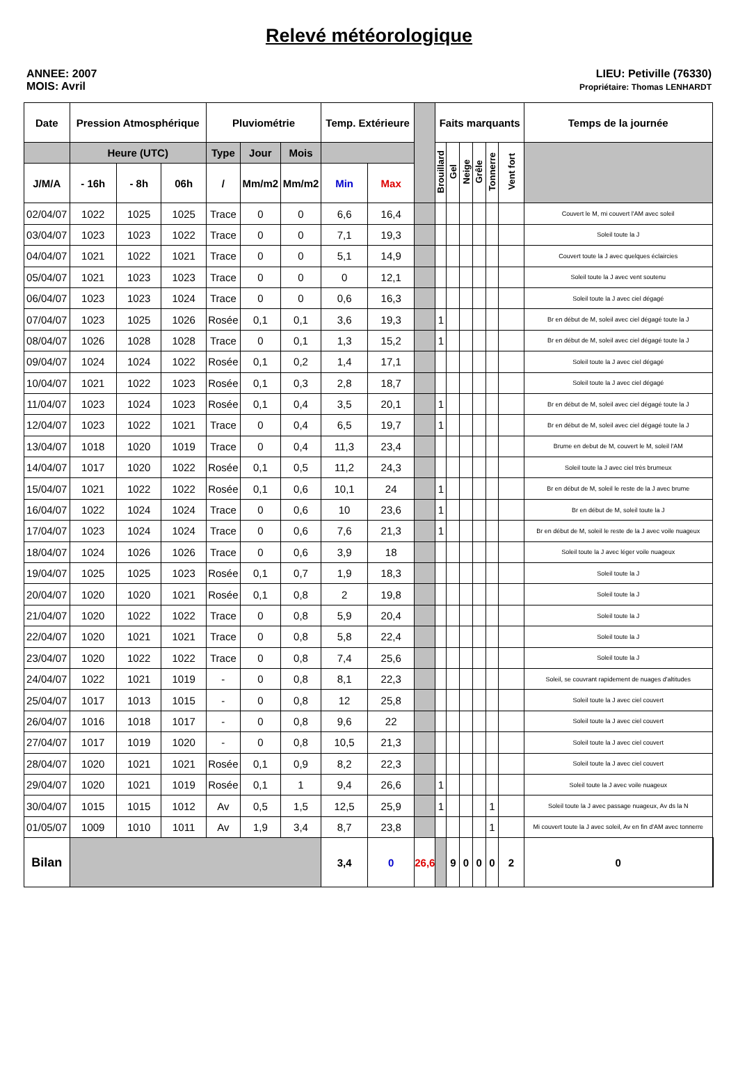Relevé météorologique
ANNEE: 2007
MOIS: Avril
LIEU: Petiville (76330)
Propriétaire: Thomas LENHARDT
| Date | Pression Atmosphérique | | | Pluviométrie | | | Temp. Extérieure | | | Faits marquants | | | | | | Temps de la journée | |
| --- | --- | --- | --- | --- | --- | --- | --- | --- | --- | --- | --- | --- | --- | --- | --- | --- | --- |
| | Heure (UTC) | | | Type | Jour | Mois | | | | Brouillard | Gel | Neige | Grêle | Tonnerre | Vent fort | | |
| J/M/A | - 16h | - 8h | 06h | / | Mm/m2 | Mm/m2 | Min | Max | | | | | | | | | |
| 02/04/07 | 1022 | 1025 | 1025 | Trace | 0 | 0 | 6,6 | 16,4 | | | | | | | | Couvert le M, mi couvert l'AM avec soleil | |
| 03/04/07 | 1023 | 1023 | 1022 | Trace | 0 | 0 | 7,1 | 19,3 | | | | | | | | Soleil toute la J | |
| 04/04/07 | 1021 | 1022 | 1021 | Trace | 0 | 0 | 5,1 | 14,9 | | | | | | | | Couvert toute la J avec quelques éclaircies | |
| 05/04/07 | 1021 | 1023 | 1023 | Trace | 0 | 0 | 0 | 12,1 | | | | | | | | Soleil toute la J avec vent soutenu | |
| 06/04/07 | 1023 | 1023 | 1024 | Trace | 0 | 0 | 0,6 | 16,3 | | | | | | | | Soleil toute la J avec ciel dégagé | |
| 07/04/07 | 1023 | 1025 | 1026 | Rosée | 0,1 | 0,1 | 3,6 | 19,3 | | 1 | | | | | | Br en début de M, soleil avec ciel dégagé toute la J | |
| 08/04/07 | 1026 | 1028 | 1028 | Trace | 0 | 0,1 | 1,3 | 15,2 | | 1 | | | | | | Br en début de M, soleil avec ciel dégagé toute la J | |
| 09/04/07 | 1024 | 1024 | 1022 | Rosée | 0,1 | 0,2 | 1,4 | 17,1 | | | | | | | | Soleil toute la J avec ciel dégagé | |
| 10/04/07 | 1021 | 1022 | 1023 | Rosée | 0,1 | 0,3 | 2,8 | 18,7 | | | | | | | | Soleil toute la J avec ciel dégagé | |
| 11/04/07 | 1023 | 1024 | 1023 | Rosée | 0,1 | 0,4 | 3,5 | 20,1 | | 1 | | | | | | Br en début de M, soleil avec ciel dégagé toute la J | |
| 12/04/07 | 1023 | 1022 | 1021 | Trace | 0 | 0,4 | 6,5 | 19,7 | | 1 | | | | | | Br en début de M, soleil avec ciel dégagé toute la J | |
| 13/04/07 | 1018 | 1020 | 1019 | Trace | 0 | 0,4 | 11,3 | 23,4 | | | | | | | | Brume en debut de M, couvert le M, soleil l'AM | |
| 14/04/07 | 1017 | 1020 | 1022 | Rosée | 0,1 | 0,5 | 11,2 | 24,3 | | | | | | | | Soleil toute la J avec ciel très brumeux | |
| 15/04/07 | 1021 | 1022 | 1022 | Rosée | 0,1 | 0,6 | 10,1 | 24 | | 1 | | | | | | Br en début de M, soleil le reste de la J avec brume | |
| 16/04/07 | 1022 | 1024 | 1024 | Trace | 0 | 0,6 | 10 | 23,6 | | 1 | | | | | | Br en début de M, soleil toute la J | |
| 17/04/07 | 1023 | 1024 | 1024 | Trace | 0 | 0,6 | 7,6 | 21,3 | | 1 | | | | | | Br en début de M, soleil le reste de la J avec voile nuageux | |
| 18/04/07 | 1024 | 1026 | 1026 | Trace | 0 | 0,6 | 3,9 | 18 | | | | | | | | Soleil toute la J avec léger voile nuageux | |
| 19/04/07 | 1025 | 1025 | 1023 | Rosée | 0,1 | 0,7 | 1,9 | 18,3 | | | | | | | | Soleil toute la J | |
| 20/04/07 | 1020 | 1020 | 1021 | Rosée | 0,1 | 0,8 | 2 | 19,8 | | | | | | | | Soleil toute la J | |
| 21/04/07 | 1020 | 1022 | 1022 | Trace | 0 | 0,8 | 5,9 | 20,4 | | | | | | | | Soleil toute la J | |
| 22/04/07 | 1020 | 1021 | 1021 | Trace | 0 | 0,8 | 5,8 | 22,4 | | | | | | | | Soleil toute la J | |
| 23/04/07 | 1020 | 1022 | 1022 | Trace | 0 | 0,8 | 7,4 | 25,6 | | | | | | | | Soleil toute la J | |
| 24/04/07 | 1022 | 1021 | 1019 | - | 0 | 0,8 | 8,1 | 22,3 | | | | | | | | Soleil, se couvrant rapidement de nuages d'altitudes | |
| 25/04/07 | 1017 | 1013 | 1015 | - | 0 | 0,8 | 12 | 25,8 | | | | | | | | Soleil toute la J avec ciel couvert | |
| 26/04/07 | 1016 | 1018 | 1017 | - | 0 | 0,8 | 9,6 | 22 | | | | | | | | Soleil toute la J avec ciel couvert | |
| 27/04/07 | 1017 | 1019 | 1020 | - | 0 | 0,8 | 10,5 | 21,3 | | | | | | | | Soleil toute la J avec ciel couvert | |
| 28/04/07 | 1020 | 1021 | 1021 | Rosée | 0,1 | 0,9 | 8,2 | 22,3 | | | | | | | | Soleil toute la J avec ciel couvert | |
| 29/04/07 | 1020 | 1021 | 1019 | Rosée | 0,1 | 1 | 9,4 | 26,6 | | 1 | | | | | | Soleil toute la J avec voile nuageux | |
| 30/04/07 | 1015 | 1015 | 1012 | Av | 0,5 | 1,5 | 12,5 | 25,9 | | 1 | | | | 1 | | Soleil toute la J avec passage nuageux, Av ds la N | |
| 01/05/07 | 1009 | 1010 | 1011 | Av | 1,9 | 3,4 | 8,7 | 23,8 | | | | | | 1 | | Mi couvert toute la J avec soleil, Av en fin d'AM avec tonnerre | |
| Bilan | | | | | | | 3,4 | 0 | 26,6 | | 9 | 0 | 0 | 0 | 2 | 0 | |